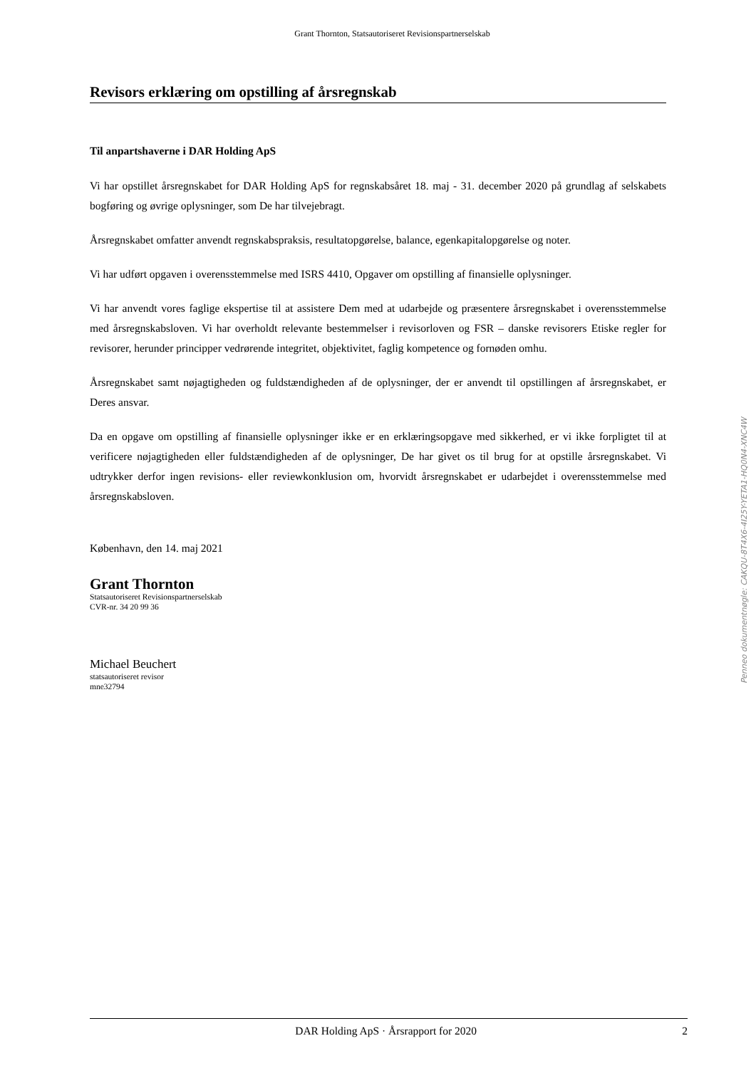Grant Thornton, Statsautoriseret Revisionspartnerselskab
Revisors erklæring om opstilling af årsregnskab
Til anpartshaverne i DAR Holding ApS
Vi har opstillet årsregnskabet for DAR Holding ApS for regnskabsåret 18. maj - 31. december 2020 på grundlag af selskabets bogføring og øvrige oplysninger, som De har tilvejebragt.
Årsregnskabet omfatter anvendt regnskabspraksis, resultatopgørelse, balance, egenkapitalopgørelse og noter.
Vi har udført opgaven i overensstemmelse med ISRS 4410, Opgaver om opstilling af finansielle oplysninger.
Vi har anvendt vores faglige ekspertise til at assistere Dem med at udarbejde og præsentere årsregnskabet i overensstemmelse med årsregnskabsloven. Vi har overholdt relevante bestemmelser i revisorloven og FSR – danske revisorers Etiske regler for revisorer, herunder principper vedrørende integritet, objektivitet, faglig kompetence og fornøden omhu.
Årsregnskabet samt nøjagtigheden og fuldstændigheden af de oplysninger, der er anvendt til opstillingen af årsregnskabet, er Deres ansvar.
Da en opgave om opstilling af finansielle oplysninger ikke er en erklæringsopgave med sikkerhed, er vi ikke forpligtet til at verificere nøjagtigheden eller fuldstændigheden af de oplysninger, De har givet os til brug for at opstille årsregnskabet. Vi udtrykker derfor ingen revisions- eller reviewkonklusion om, hvorvidt årsregnskabet er udarbejdet i overensstemmelse med årsregnskabsloven.
København, den 14. maj 2021
Grant Thornton
Statsautoriseret Revisionspartnerselskab
CVR-nr. 34 20 99 36
Michael Beuchert
statsautoriseret revisor
mne32794
Penneo dokumentnøgle: CAKQU-8T4X6-4I25Y-YETA1-HQ0N4-XNC4W
DAR Holding ApS · Årsrapport for 2020 2